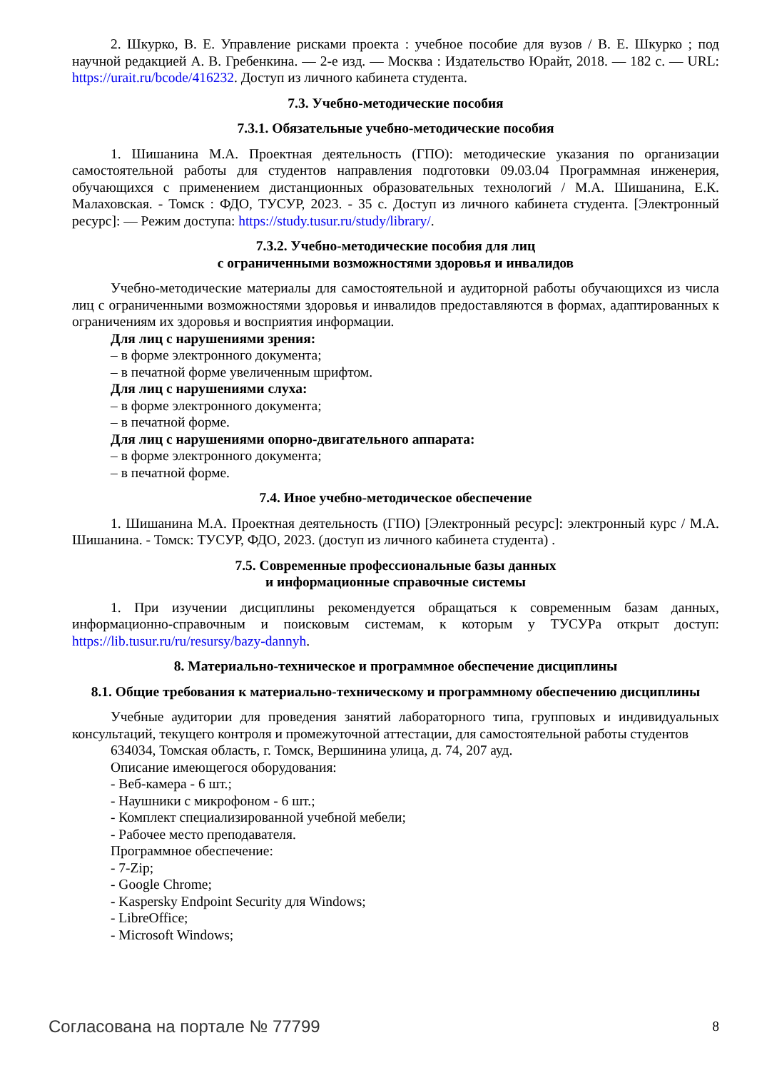2. Шкурко, В. Е. Управление рисками проекта : учебное пособие для вузов / В. Е. Шкурко ; под научной редакцией А. В. Гребенкина. — 2-е изд. — Москва : Издательство Юрайт, 2018. — 182 с. — URL: https://urait.ru/bcode/416232. Доступ из личного кабинета студента.
7.3. Учебно-методические пособия
7.3.1. Обязательные учебно-методические пособия
1. Шишанина М.А. Проектная деятельность (ГПО): методические указания по организации самостоятельной работы для студентов направления подготовки 09.03.04 Программная инженерия, обучающихся с применением дистанционных образовательных технологий / М.А. Шишанина, Е.К. Малаховская. - Томск : ФДО, ТУСУР, 2023. - 35 с. Доступ из личного кабинета студента. [Электронный ресурс]: — Режим доступа: https://study.tusur.ru/study/library/.
7.3.2. Учебно-методические пособия для лиц
с ограниченными возможностями здоровья и инвалидов
Учебно-методические материалы для самостоятельной и аудиторной работы обучающихся из числа лиц с ограниченными возможностями здоровья и инвалидов предоставляются в формах, адаптированных к ограничениям их здоровья и восприятия информации.
Для лиц с нарушениями зрения:
– в форме электронного документа;
– в печатной форме увеличенным шрифтом.
Для лиц с нарушениями слуха:
– в форме электронного документа;
– в печатной форме.
Для лиц с нарушениями опорно-двигательного аппарата:
– в форме электронного документа;
– в печатной форме.
7.4. Иное учебно-методическое обеспечение
1. Шишанина М.А. Проектная деятельность (ГПО) [Электронный ресурс]: электронный курс / М.А. Шишанина. - Томск: ТУСУР, ФДО, 2023. (доступ из личного кабинета студента) .
7.5. Современные профессиональные базы данных
и информационные справочные системы
1. При изучении дисциплины рекомендуется обращаться к современным базам данных, информационно-справочным и поисковым системам, к которым у ТУСУРа открыт доступ: https://lib.tusur.ru/ru/resursy/bazy-dannyh.
8. Материально-техническое и программное обеспечение дисциплины
8.1. Общие требования к материально-техническому и программному обеспечению дисциплины
Учебные аудитории для проведения занятий лабораторного типа, групповых и индивидуальных консультаций, текущего контроля и промежуточной аттестации, для самостоятельной работы студентов
634034, Томская область, г. Томск, Вершинина улица, д. 74, 207 ауд.
Описание имеющегося оборудования:
- Веб-камера - 6 шт.;
- Наушники с микрофоном - 6 шт.;
- Комплект специализированной учебной мебели;
- Рабочее место преподавателя.
Программное обеспечение:
- 7-Zip;
- Google Chrome;
- Kaspersky Endpoint Security для Windows;
- LibreOffice;
- Microsoft Windows;
Согласована на портале № 77799 8